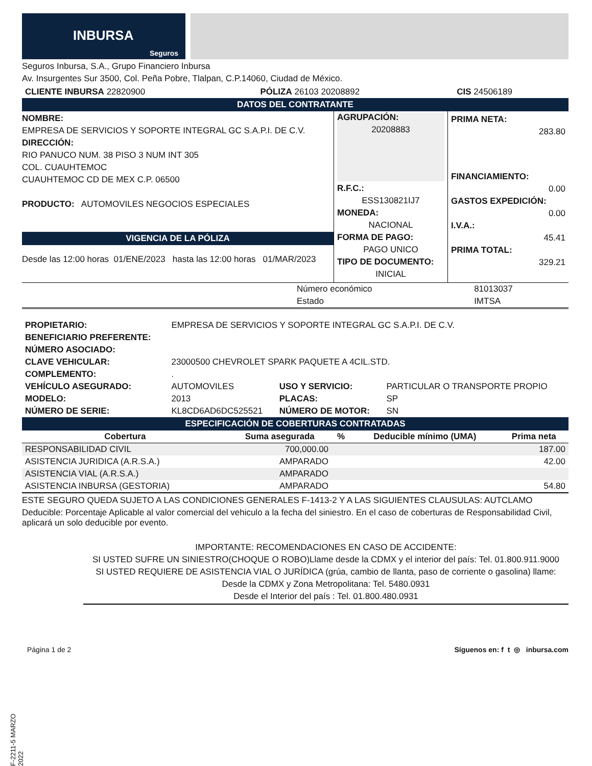INBURSA
Seguros
Seguros Inbursa, S.A., Grupo Financiero Inbursa
Av. Insurgentes Sur 3500, Col. Peña Pobre, Tlalpan, C.P.14060, Ciudad de México.
| CLIENTE INBURSA 22820900 | PÓLIZA 26103 20208892 | CIS 24506189 |
DATOS DEL CONTRATANTE
| NOMBRE: EMPRESA DE SERVICIOS Y SOPORTE INTEGRAL GC S.A.P.I. DE C.V. DIRECCIÓN: RIO PANUCO NUM. 38 PISO 3 NUM INT 305 COL. CUAUHTEMOC CUAUHTEMOC CD DE MEX C.P. 06500 PRODUCTO: AUTOMOVILES NEGOCIOS ESPECIALES VIGENCIA DE LA PÓLIZA Desde las 12:00 horas 01/ENE/2023 hasta las 12:00 horas 01/MAR/2023 | AGRUPACIÓN: 20208883 R.F.C.: ESS130821IJ7 MONEDA: NACIONAL FORMA DE PAGO: PAGO UNICO TIPO DE DOCUMENTO: INICIAL | PRIMA NETA: 283.80 FINANCIAMIENTO: 0.00 GASTOS EXPEDICIÓN: 0.00 I.V.A.: 45.41 PRIMA TOTAL: 329.21 |
| | Número económico | 81013037 |
| | Estado | IMTSA |
| PROPIETARIO: | EMPRESA DE SERVICIOS Y SOPORTE INTEGRAL GC S.A.P.I. DE C.V. | | |
| BENEFICIARIO PREFERENTE: | | | |
| NÚMERO ASOCIADO: | | | |
| CLAVE VEHICULAR: | 23000500 CHEVROLET SPARK PAQUETE A 4CIL.STD. | | |
| COMPLEMENTO: | . | | |
| VEHÍCULO ASEGURADO: | AUTOMOVILES | USO Y SERVICIO: | PARTICULAR O TRANSPORTE PROPIO |
| MODELO: | 2013 | PLACAS: | SP |
| NÚMERO DE SERIE: | KL8CD6AD6DC525521 | NÚMERO DE MOTOR: | SN |
ESPECIFICACIÓN DE COBERTURAS CONTRATADAS
| Cobertura | Suma asegurada | % | Deducible mínimo (UMA) | Prima neta |
| --- | --- | --- | --- | --- |
| RESPONSABILIDAD CIVIL | 700,000.00 | | | 187.00 |
| ASISTENCIA JURIDICA (A.R.S.A.) | AMPARADO | | | 42.00 |
| ASISTENCIA VIAL (A.R.S.A.) | AMPARADO | | | |
| ASISTENCIA INBURSA (GESTORIA) | AMPARADO | | | 54.80 |
ESTE SEGURO QUEDA SUJETO A LAS CONDICIONES GENERALES F-1413-2 Y A LAS SIGUIENTES CLAUSULAS: AUTCLAMO
Deducible: Porcentaje Aplicable al valor comercial del vehiculo a la fecha del siniestro. En el caso de coberturas de Responsabilidad Civil, aplicará un solo deducible por evento.
IMPORTANTE: RECOMENDACIONES EN CASO DE ACCIDENTE:
SI USTED SUFRE UN SINIESTRO(CHOQUE O ROBO)Llame desde la CDMX y el interior del país: Tel. 01.800.911.9000
SI USTED REQUIERE DE ASISTENCIA VIAL O JURÍDICA (grúa, cambio de llanta, paso de corriente o gasolina) llame:
Desde la CDMX y Zona Metropolitana: Tel. 5480.0931
Desde el Interior del país : Tel. 01.800.480.0931
Página 1 de 2 Síguenos en: f t ◎ inbursa.com
F-2211-5 MARZO 2022